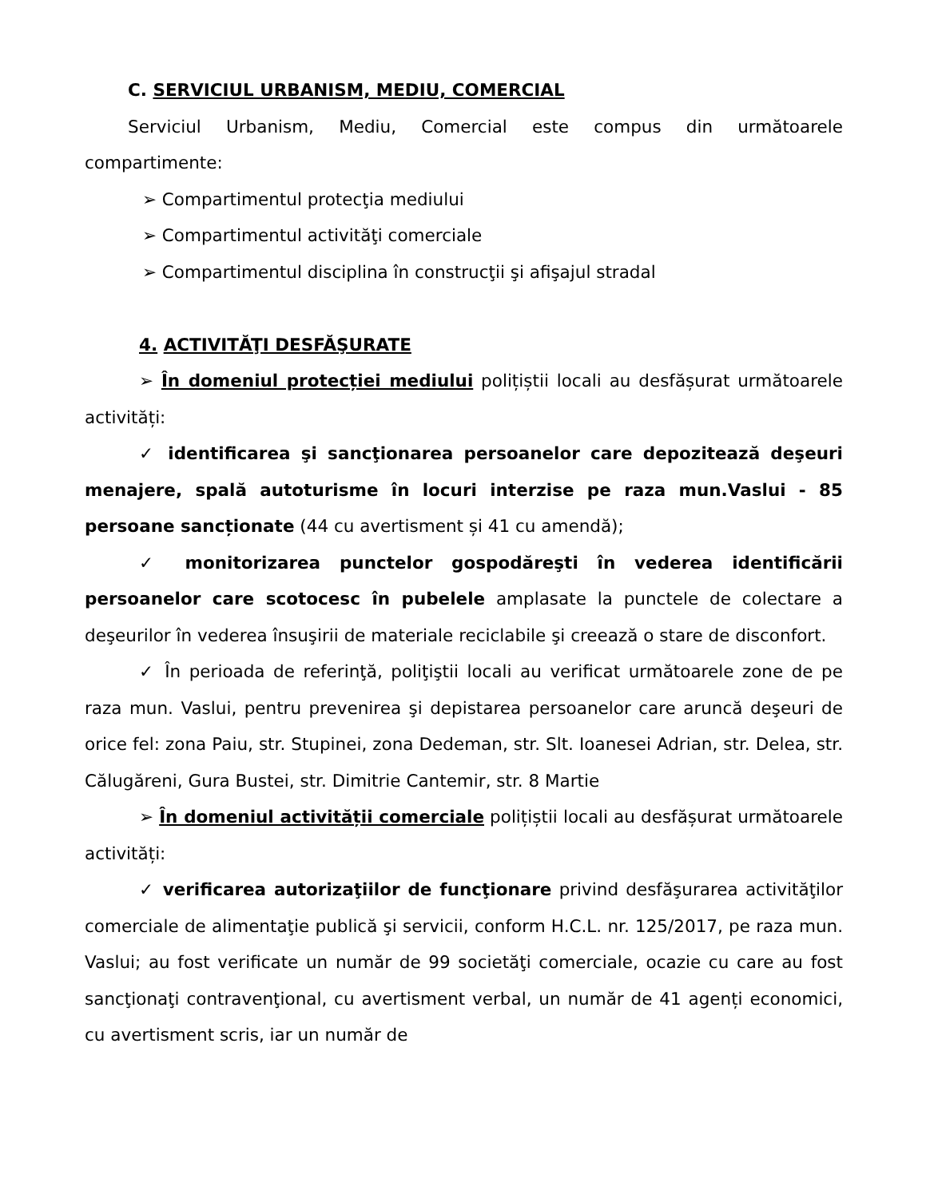C. SERVICIUL URBANISM, MEDIU, COMERCIAL
Serviciul Urbanism, Mediu, Comercial este compus din următoarele compartimente:
➢ Compartimentul protecţia mediului
➢ Compartimentul activităţi comerciale
➢ Compartimentul disciplina în construcţii şi afişajul stradal
4. ACTIVITĂŢI DESFĂŞURATE
➢ În domeniul protecției mediului polițiștii locali au desfășurat următoarele activități:
✓ identificarea şi sancţionarea persoanelor care depozitează deşeuri menajere, spală autoturisme în locuri interzise pe raza mun.Vaslui - 85 persoane sancționate (44 cu avertisment și 41 cu amendă);
✓ monitorizarea punctelor gospodăreşti în vederea identificării persoanelor care scotocesc în pubelele amplasate la punctele de colectare a deşeurilor în vederea însuşirii de materiale reciclabile şi creează o stare de disconfort.
✓ În perioada de referinţă, poliţiştii locali au verificat următoarele zone de pe raza mun. Vaslui, pentru prevenirea şi depistarea persoanelor care aruncă deşeuri de orice fel: zona Paiu, str. Stupinei, zona Dedeman, str. Slt. Ioanesei Adrian, str. Delea, str. Călugăreni, Gura Bustei, str. Dimitrie Cantemir, str. 8 Martie
➢ În domeniul activității comerciale polițiștii locali au desfășurat următoarele activități:
✓ verificarea autorizaţiilor de funcţionare privind desfăşurarea activităţilor comerciale de alimentaţie publică şi servicii, conform H.C.L. nr. 125/2017, pe raza mun. Vaslui; au fost verificate un număr de 99 societăţi comerciale, ocazie cu care au fost sancţionaţi contravenţional, cu avertisment verbal, un număr de 41 agenți economici, cu avertisment scris, iar un număr de